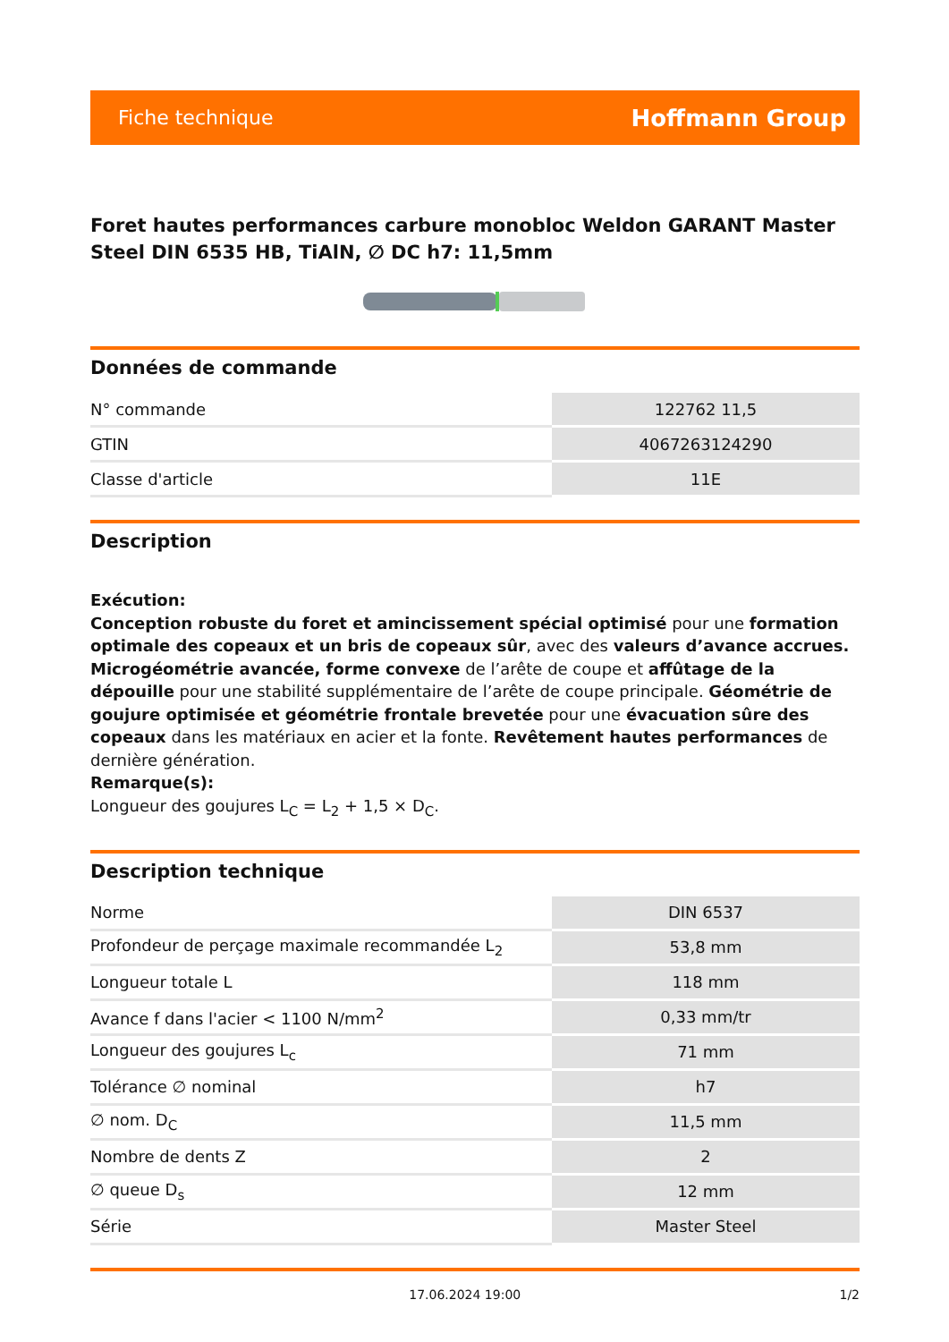Fiche technique Hoffmann Group
Foret hautes performances carbure monobloc Weldon GARANT Master Steel DIN 6535 HB, TiAlN, ∅ DC h7: 11,5mm
Données de commande
| N° commande | 122762 11,5 |
| GTIN | 4067263124290 |
| Classe d'article | 11E |
Description
Exécution:
Conception robuste du foret et amincissement spécial optimisé pour une formation optimale des copeaux et un bris de copeaux sûr, avec des valeurs d’avance accrues. Microgéométrie avancée, forme convexe de l’arête de coupe et affûtage de la dépouille pour une stabilité supplémentaire de l’arête de coupe principale. Géométrie de goujure optimisée et géométrie frontale brevetée pour une évacuation sûre des copeaux dans les matériaux en acier et la fonte. Revêtement hautes performances de dernière génération.
Remarque(s):
Longueur des goujures L<sub>C</sub> = L<sub>2</sub> + 1,5 × D<sub>C</sub>.
Description technique
| Norme | DIN 6537 |
| Profondeur de perçage maximale recommandée L<sub>2</sub> | 53,8 mm |
| Longueur totale L | 118 mm |
| Avance f dans l'acier < 1100 N/mm<sup>2</sup> | 0,33 mm/tr |
| Longueur des goujures L<sub>c</sub> | 71 mm |
| Tolérance ∅ nominal | h7 |
| ∅ nom. D<sub>C</sub> | 11,5 mm |
| Nombre de dents Z | 2 |
| ∅ queue D<sub>s</sub> | 12 mm |
| Série | Master Steel |
17.06.2024 19:00 1/2